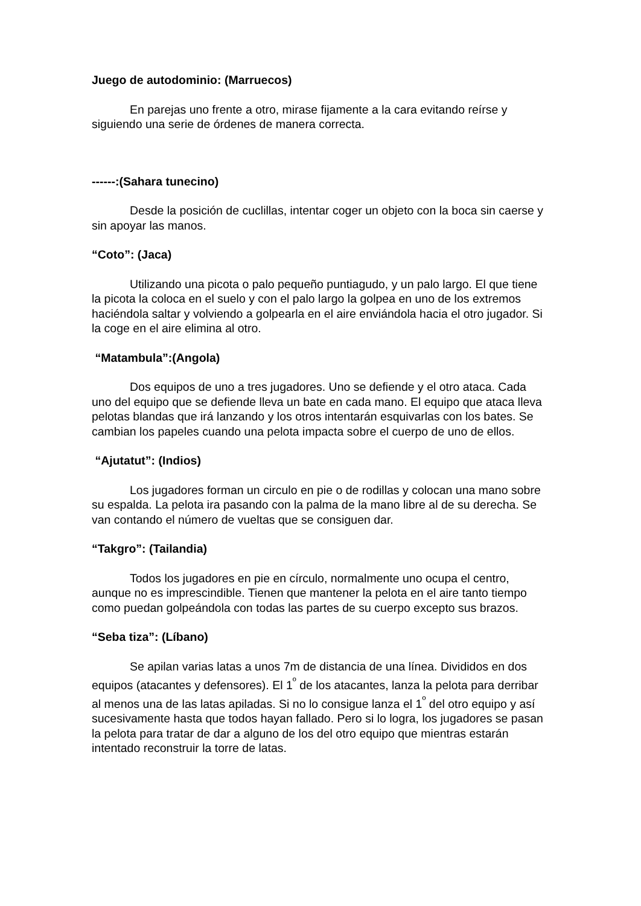Juego de autodominio: (Marruecos)
En parejas uno frente a otro, mirase fijamente a la cara evitando reírse y siguiendo una serie de órdenes de manera correcta.
------:(Sahara tunecino)
Desde la posición de cuclillas, intentar coger un objeto con la boca sin caerse y sin apoyar las manos.
“Coto”: (Jaca)
Utilizando una picota o palo pequeño puntiagudo, y un palo largo. El que tiene la picota la coloca en el suelo y con el palo largo la golpea en uno de los extremos haciéndola saltar y volviendo a golpearla en el aire enviándola hacia el otro jugador. Si la coge en el aire elimina al otro.
“Matambula”:(Angola)
Dos equipos de uno a tres jugadores. Uno se defiende y el otro ataca. Cada uno del equipo que se defiende lleva un bate en cada mano. El equipo que ataca lleva pelotas blandas que irá lanzando y los otros intentarán esquivarlas con los bates. Se cambian los papeles cuando una pelota impacta sobre el cuerpo de uno de ellos.
“Ajutatut”: (Indios)
Los jugadores forman un circulo en pie o de rodillas y colocan una mano sobre su espalda. La pelota ira pasando con la palma de la mano libre al de su derecha. Se van contando el número de vueltas que se consiguen dar.
“Takgro”: (Tailandia)
Todos los jugadores en pie en círculo, normalmente uno ocupa el centro, aunque no es imprescindible. Tienen que mantener la pelota en el aire tanto tiempo como puedan golpeándola con todas las partes de su cuerpo excepto sus brazos.
“Seba tiza”: (Líbano)
Se apilan varias latas a unos 7m de distancia de una línea. Divididos en dos equipos (atacantes y defensores). El 1<sup>º</sup> de los atacantes, lanza la pelota para derribar al menos una de las latas apiladas. Si no lo consigue lanza el 1<sup>º</sup> del otro equipo y así sucesivamente hasta que todos hayan fallado. Pero si lo logra, los jugadores se pasan la pelota para tratar de dar a alguno de los del otro equipo que mientras estarán intentado reconstruir la torre de latas.